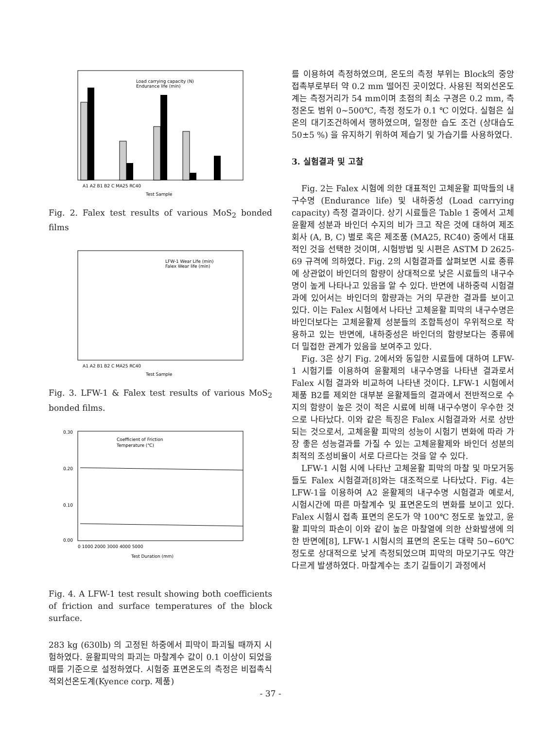Load carrying capacity (N)
Endurance life (min)
A1 A2 B1 B2 C MA25 RC40
Test Sample
Fig. 2. Falex test results of various MoS<sub>2</sub> bonded films
LFW-1 Wear Life (min)
Falex Wear life (min)
A1 A2 B1 B2 C MA25 RC40
Test Sample
Fig. 3. LFW-1 & Falex test results of various MoS<sub>2</sub> bonded films.
0.30
0.20
0.10
0.00
Coefficient of Friction
Temperature (℃)
0 1000 2000 3000 4000 5000
Test Duration (mm)
Fig. 4. A LFW-1 test result showing both coefficients of friction and surface temperatures of the block surface.
283 kg (630lb) 의 고정된 하중에서 피막이 파괴될 때까지 시험하였다. 윤활피막의 파괴는 마찰계수 값이 0.1 이상이 되었을 때를 기준으로 설정하였다. 시험중 표면온도의 측정은 비접촉식 적외선온도계(Kyence corp. 제품)
를 이용하여 측정하였으며, 온도의 측정 부위는 Block의 중앙 접촉부로부터 약 0.2 mm 떨어진 곳이었다. 사용된 적외선온도계는 측정거리가 54 mm이며 초점의 최소 구경은 0.2 mm, 측정온도 범위 0~500℃, 측정 정도가 0.1 ℃ 이었다. 실험은 실온의 대기조건하에서 행하였으며, 일정한 습도 조건 (상대습도 50±5 %) 을 유지하기 위하여 제습기 및 가습기를 사용하였다.
3. 실험결과 및 고찰
Fig. 2는 Falex 시험에 의한 대표적인 고체윤활 피막들의 내구수명 (Endurance life) 및 내하중성 (Load carrying capacity) 측정 결과이다. 상기 시료들은 Table 1 중에서 고체윤활제 성분과 바인더 수지의 비가 크고 작은 것에 대하여 제조회사 (A, B, C) 별로 혹은 제조품 (MA25, RC40) 중에서 대표적인 것을 선택한 것이며, 시험방법 및 시편은 ASTM D 2625-69 규격에 의하였다. Fig. 2의 시험결과를 살펴보면 시료 종류에 상관없이 바인더의 함량이 상대적으로 낮은 시료들의 내구수명이 높게 나타나고 있음을 알 수 있다. 반면에 내하중력 시험결과에 있어서는 바인더의 함량과는 거의 무관한 결과를 보이고 있다. 이는 Falex 시험에서 나타난 고체윤활 피막의 내구수명은 바인더보다는 고체윤활제 성분들의 조합특성이 우위적으로 작용하고 있는 반면에, 내하중성은 바인더의 함량보다는 종류에 더 밀접한 관계가 있음을 보여주고 있다.
Fig. 3은 상기 Fig. 2에서와 동일한 시료들에 대하여 LFW-1 시험기를 이용하여 윤활제의 내구수명을 나타낸 결과로서 Falex 시험 결과와 비교하여 나타낸 것이다. LFW-1 시험에서 제품 B2를 제외한 대부분 윤활제들의 결과에서 전반적으로 수지의 함량이 높은 것이 적은 시료에 비해 내구수명이 우수한 것으로 나타났다. 이와 같은 특징은 Falex 시험결과와 서로 상반되는 것으로서, 고체윤활 피막의 성능이 시험기 변화에 따라 가장 좋은 성능결과를 가질 수 있는 고체윤활제와 바인더 성분의 최적의 조성비율이 서로 다르다는 것을 알 수 있다.
LFW-1 시험 시에 나타난 고체윤활 피막의 마찰 및 마모거동들도 Falex 시험결과[8]와는 대조적으로 나타났다. Fig. 4는 LFW-1을 이용하여 A2 윤활제의 내구수명 시험결과 예로서, 시험시간에 따른 마찰계수 및 표면온도의 변화를 보이고 있다. Falex 시험시 접촉 표면의 온도가 약 100℃ 정도로 높았고, 윤활 피막의 파손이 이와 같이 높은 마찰열에 의한 산화발생에 의한 반면에[8], LFW-1 시험시의 표면의 온도는 대략 50~60℃ 정도로 상대적으로 낮게 측정되었으며 피막의 마모기구도 약간 다르게 발생하였다. 마찰계수는 초기 길들이기 과정에서
- 37 -